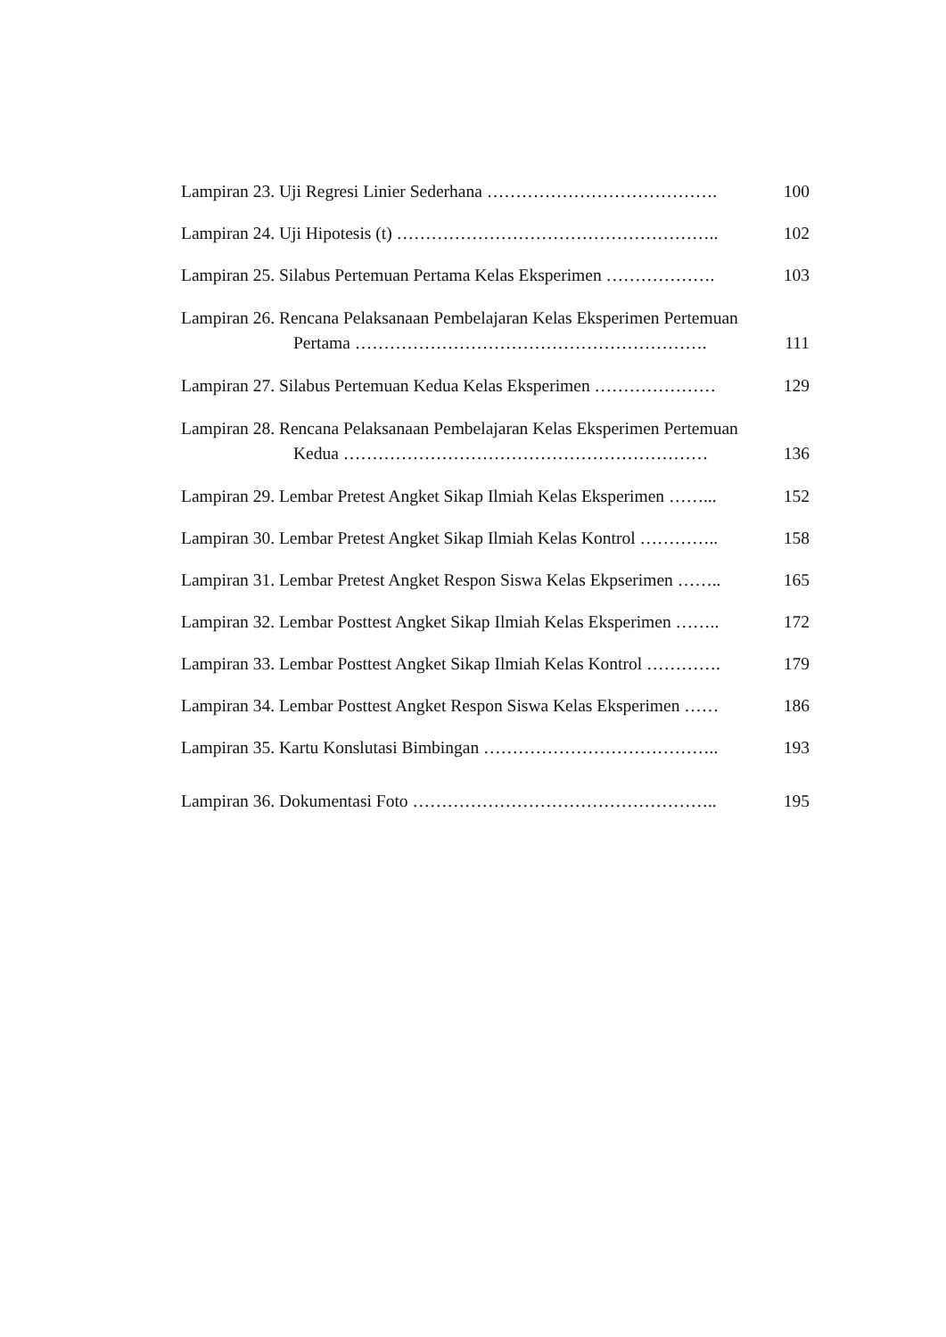Lampiran 23. Uji Regresi Linier Sederhana …………………………………. 100
Lampiran 24. Uji Hipotesis (t) ……………………………………………….. 102
Lampiran 25. Silabus Pertemuan Pertama Kelas Eksperimen ………………. 103
Lampiran 26. Rencana Pelaksanaan Pembelajaran Kelas Eksperimen Pertemuan
Pertama ……………………………………………………. 111
Lampiran 27. Silabus Pertemuan Kedua Kelas Eksperimen ………………… 129
Lampiran 28. Rencana Pelaksanaan Pembelajaran Kelas Eksperimen Pertemuan
Kedua ……………………………………………………… 136
Lampiran 29. Lembar Pretest Angket Sikap Ilmiah Kelas Eksperimen ……... 152
Lampiran 30. Lembar Pretest Angket Sikap Ilmiah Kelas Kontrol ………….. 158
Lampiran 31. Lembar Pretest Angket Respon Siswa Kelas Ekpserimen …….. 165
Lampiran 32. Lembar Posttest Angket Sikap Ilmiah Kelas Eksperimen …….. 172
Lampiran 33. Lembar Posttest Angket Sikap Ilmiah Kelas Kontrol …………. 179
Lampiran 34. Lembar Posttest Angket Respon Siswa Kelas Eksperimen …… 186
Lampiran 35. Kartu Konslutasi Bimbingan ………………………………….. 193
Lampiran 36. Dokumentasi Foto …………………………………………….. 195